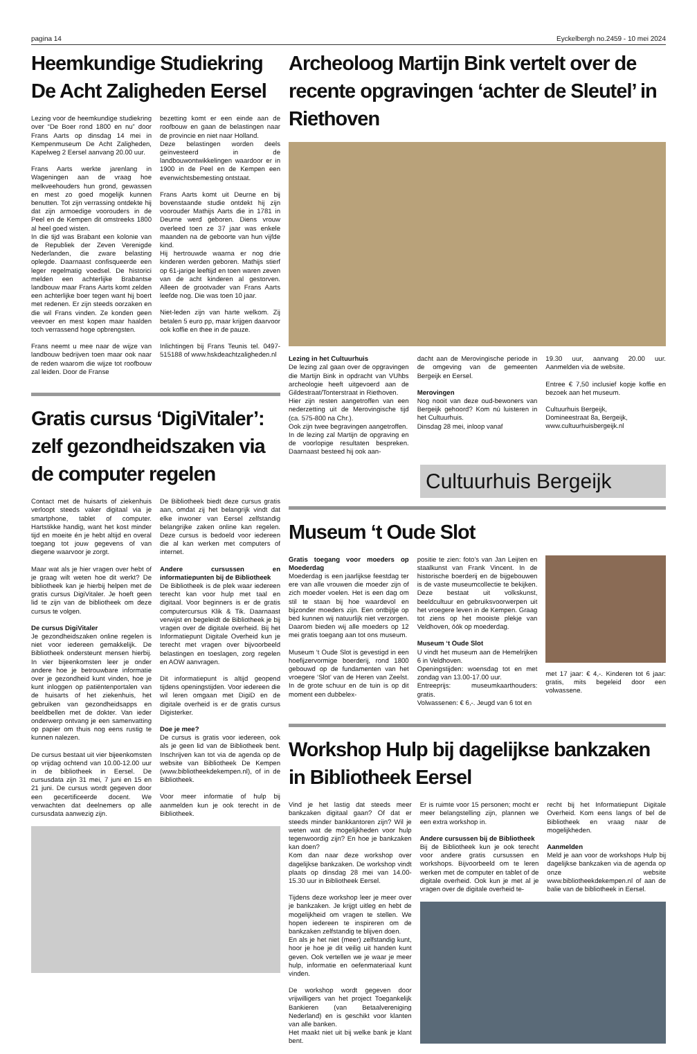pagina 14 Eyckelbergh no.2459 - 10 mei 2024
Heemkundige Studiekring De Acht Zaligheden Eersel
Lezing voor de heemkundige studiekring over “De Boer rond 1800 en nu” door Frans Aarts op dinsdag 14 mei in Kempenmuseum De Acht Zaligheden, Kapelweg 2 Eersel aanvang 20.00 uur.
Frans Aarts werkte jarenlang in Wageningen aan de vraag hoe melkveehouders hun grond, gewassen en mest zo goed mogelijk kunnen benutten. Tot zijn verrassing ontdekte hij dat zijn armoedige voorouders in de Peel en de Kempen dit omstreeks 1800 al heel goed wisten.
In die tijd was Brabant een kolonie van de Republiek der Zeven Verenigde Nederlanden, die zware belasting oplegde. Daarnaast confisqueerde een leger regelmatig voedsel. De historici melden een achterlijke Brabantse landbouw maar Frans Aarts komt zelden een achterlijke boer tegen want hij boert met redenen. Er zijn steeds oorzaken en die wil Frans vinden. Ze konden geen veevoer en mest kopen maar haalden toch verrassend hoge opbrengsten.
Frans neemt u mee naar de wijze van landbouw bedrijven toen maar ook naar de reden waarom die wijze tot roofbouw zal leiden. Door de Franse
bezetting komt er een einde aan de roofbouw en gaan de belastingen naar de provincie en niet naar Holland.
Deze belastingen worden deels geïnvesteerd in de landbouwontwikkelingen waardoor er in 1900 in de Peel en de Kempen een evenwichtsbemesting ontstaat.
Frans Aarts komt uit Deurne en bij bovenstaande studie ontdekt hij zijn voorouder Mathijs Aarts die in 1781 in Deurne werd geboren. Diens vrouw overleed toen ze 37 jaar was enkele maanden na de geboorte van hun vijfde kind.
Hij hertrouwde waarna er nog drie kinderen werden geboren. Mathijs stierf op 61-jarige leeftijd en toen waren zeven van de acht kinderen al gestorven. Alleen de grootvader van Frans Aarts leefde nog. Die was toen 10 jaar.
Niet-leden zijn van harte welkom. Zij betalen 5 euro pp, maar krijgen daarvoor ook koffie en thee in de pauze.
Inlichtingen bij Frans Teunis tel. 0497-515188 of www.hskdeachtzaligheden.nl
Gratis cursus ‘DigiVitaler’: zelf gezondheidszaken via de computer regelen
Contact met de huisarts of ziekenhuis verloopt steeds vaker digitaal via je smartphone, tablet of computer. Hartstikke handig, want het kost minder tijd en moeite én je hebt altijd en overal toegang tot jouw gegevens of van diegene waarvoor je zorgt.
Maar wat als je hier vragen over hebt of je graag wilt weten hoe dit werkt? De bibliotheek kan je hierbij helpen met de gratis cursus DigiVitaler. Je hoeft geen lid te zijn van de bibliotheek om deze cursus te volgen.
De cursus DigiVitaler
Je gezondheidszaken online regelen is niet voor iedereen gemakkelijk. De Bibliotheek ondersteunt mensen hierbij. In vier bijeenkomsten leer je onder andere hoe je betrouwbare informatie over je gezondheid kunt vinden, hoe je kunt inloggen op patiëntenportalen van de huisarts of het ziekenhuis, het gebruiken van gezondheidsapps en beeldbellen met de dokter. Van ieder onderwerp ontvang je een samenvatting op papier om thuis nog eens rustig te kunnen nalezen.
De cursus bestaat uit vier bijeenkomsten op vrijdag ochtend van 10.00-12.00 uur in de bibliotheek in Eersel. De cursusdata zijn 31 mei, 7 juni en 15 en 21 juni. De cursus wordt gegeven door een gecertificeerde docent. We verwachten dat deelnemers op alle cursusdata aanwezig zijn.
De Bibliotheek biedt deze cursus gratis aan, omdat zij het belangrijk vindt dat elke inwoner van Eersel zelfstandig belangrijke zaken online kan regelen. Deze cursus is bedoeld voor iedereen die al kan werken met computers of internet.
Andere cursussen en informatiepunten bij de Bibliotheek
De Bibliotheek is de plek waar iedereen terecht kan voor hulp met taal en digitaal. Voor beginners is er de gratis computercursus Klik & Tik. Daarnaast verwijst en begeleidt de Bibliotheek je bij vragen over de digitale overheid. Bij het Informatiepunt Digitale Overheid kun je terecht met vragen over bijvoorbeeld belastingen en toeslagen, zorg regelen en AOW aanvragen.
Dit informatiepunt is altijd geopend tijdens openingstijden. Voor iedereen die wil leren omgaan met DigiD en de digitale overheid is er de gratis cursus Digisterker.
Doe je mee?
De cursus is gratis voor iedereen, ook als je geen lid van de Bibliotheek bent. Inschrijven kan tot via de agenda op de website van Bibliotheek De Kempen (www.bibliotheekdekempen.nl), of in de Bibliotheek.
Voor meer informatie of hulp bij aanmelden kun je ook terecht in de Bibliotheek.
Archeoloog Martijn Bink vertelt over de recente opgravingen ‘achter de Sleutel’ in Riethoven
Lezing in het Cultuurhuis
De lezing zal gaan over de opgravingen die Martijn Bink in opdracht van VUhbs archeologie heeft uitgevoerd aan de Gildestraat/Tonterstraat in Riethoven.
Hier zijn resten aangetroffen van een nederzetting uit de Merovingische tijd (ca. 575-800 na Chr.).
Ook zijn twee begravingen aangetroffen.
In de lezing zal Martijn de opgraving en de voorlopige resultaten bespreken. Daarnaast besteed hij ook aan-
dacht aan de Merovingische periode in de omgeving van de gemeenten Bergeijk en Eersel.
Merovingen
Nog nooit van deze oud-bewoners van Bergeijk gehoord? Kom nú luisteren in het Cultuurhuis.
Dinsdag 28 mei, inloop vanaf
19.30 uur, aanvang 20.00 uur. Aanmelden via de website.
Entree € 7,50 inclusief kopje koffie en bezoek aan het museum.
Cultuurhuis Bergeijk,
Domineestraat 8a, Bergeijk,
www.cultuurhuisbergeijk.nl
Cultuurhuis Bergeijk
Museum ‘t Oude Slot
Gratis toegang voor moeders op Moederdag
Moederdag is een jaarlijkse feestdag ter ere van alle vrouwen die moeder zijn of zich moeder voelen. Het is een dag om stil te staan bij hoe waardevol en bijzonder moeders zijn. Een ontbijtje op bed kunnen wij natuurlijk niet verzorgen. Daarom bieden wij alle moeders op 12 mei gratis toegang aan tot ons museum.
Museum ‘t Oude Slot is gevestigd in een hoefijzervormige boerderij, rond 1800 gebouwd op de fundamenten van het vroegere ‘Slot’ van de Heren van Zeelst. In de grote schuur en de tuin is op dit moment een dubbelex-
positie te zien: foto’s van Jan Leijten en staalkunst van Frank Vincent. In de historische boerderij en de bijgebouwen is de vaste museumcollectie te bekijken. Deze bestaat uit volkskunst, beeldcultuur en gebruiksvoorwerpen uit het vroegere leven in de Kempen. Graag tot ziens op het mooiste plekje van Veldhoven, óók op moederdag.
Museum ‘t Oude Slot
U vindt het museum aan de Hemelrijken 6 in Veldhoven.
Openingstijden: woensdag tot en met zondag van 13.00-17.00 uur.
Entreeprijs: museumkaarthouders: gratis.
Volwassenen: € 6,-. Jeugd van 6 tot en
met 17 jaar: € 4,-. Kinderen tot 6 jaar: gratis, mits begeleid door een volwassene.
Workshop Hulp bij dagelijkse bankzaken in Bibliotheek Eersel
Vind je het lastig dat steeds meer bankzaken digitaal gaan? Of dat er steeds minder bankkantoren zijn? Wil je weten wat de mogelijkheden voor hulp tegenwoordig zijn? En hoe je bankzaken kan doen?
Kom dan naar deze workshop over dagelijkse bankzaken. De workshop vindt plaats op dinsdag 28 mei van 14.00-15.30 uur in Bibliotheek Eersel.
Tijdens deze workshop leer je meer over je bankzaken. Je krijgt uitleg en hebt de mogelijkheid om vragen te stellen. We hopen iedereen te inspireren om de bankzaken zelfstandig te blijven doen.
En als je het niet (meer) zelfstandig kunt, hoor je hoe je dit veilig uit handen kunt geven. Ook vertellen we je waar je meer hulp, informatie en oefenmateriaal kunt vinden.
De workshop wordt gegeven door vrijwilligers van het project Toegankelijk Bankieren (van Betaalvereniging Nederland) en is geschikt voor klanten van alle banken.
Het maakt niet uit bij welke bank je klant bent.
Er is ruimte voor 15 personen; mocht er meer belangstelling zijn, plannen we een extra workshop in.
Andere cursussen bij de Bibliotheek
Bij de Bibliotheek kun je ook terecht voor andere gratis cursussen en workshops. Bijvoorbeeld om te leren werken met de computer en tablet of de digitale overheid. Ook kun je met al je vragen over de digitale overheid te-
recht bij het Informatiepunt Digitale Overheid. Kom eens langs of bel de Bibliotheek en vraag naar de mogelijkheden.
Aanmelden
Meld je aan voor de workshops Hulp bij dagelijkse bankzaken via de agenda op onze website www.bibliotheekdekempen.nl of aan de balie van de bibliotheek in Eersel.